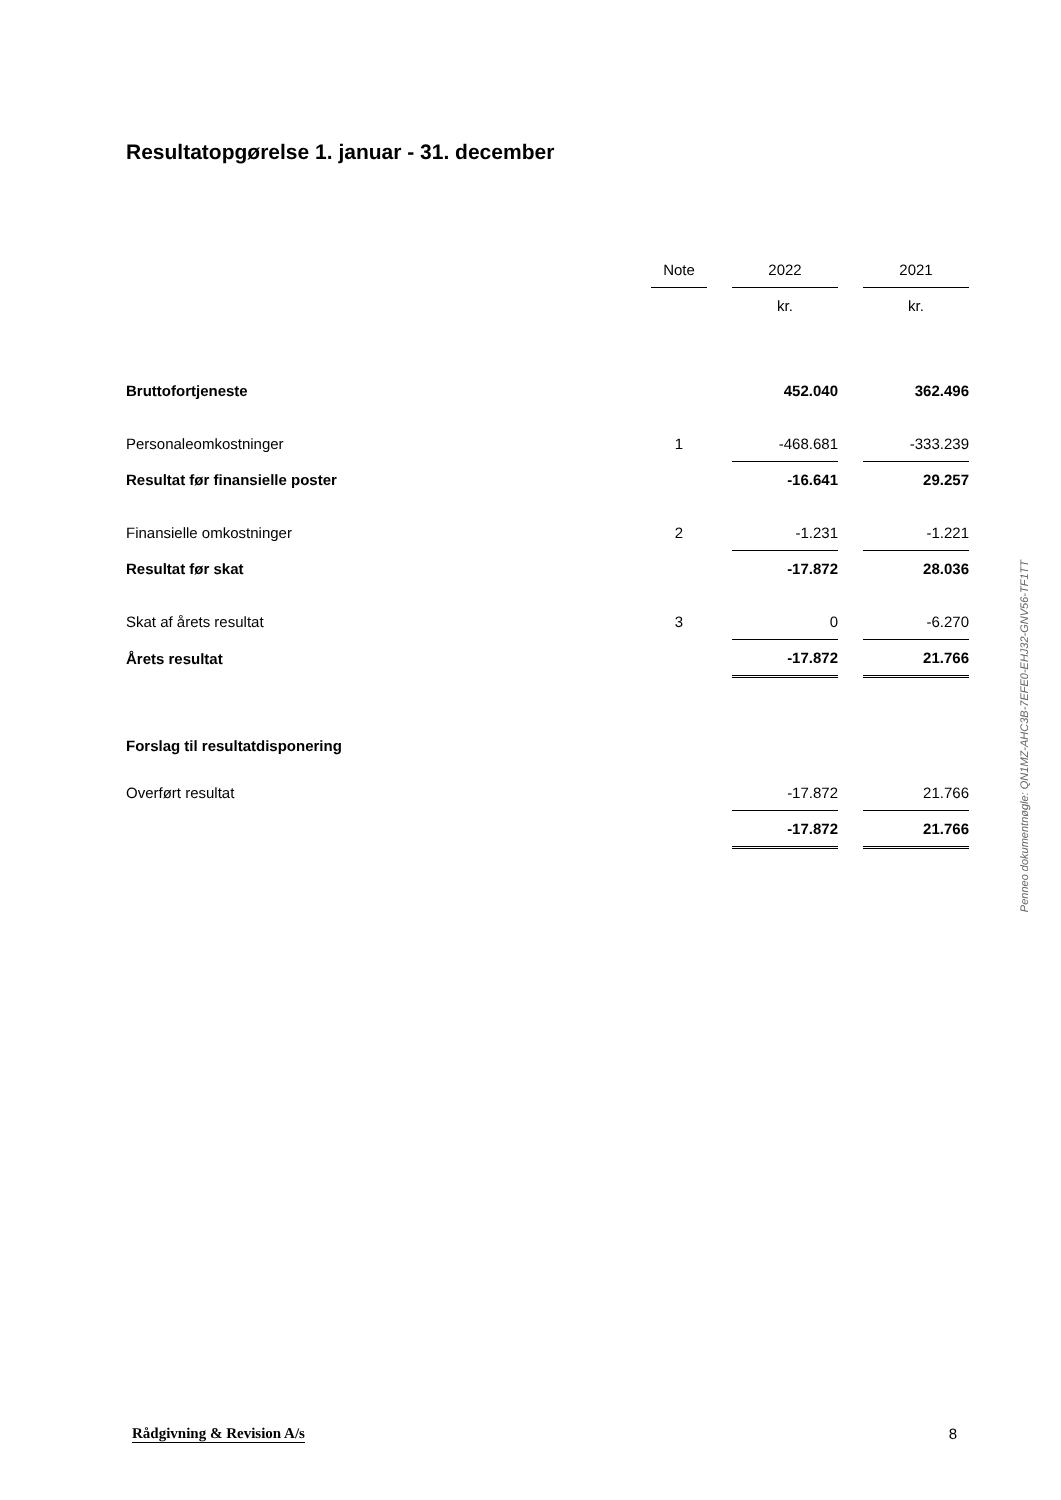Resultatopgørelse 1. januar - 31. december
| | Note | | 2022 | | 2021 |
| | | | kr. | | kr. |
| Bruttofortjeneste | | | 452.040 | | 362.496 |
| Personaleomkostninger | 1 | | -468.681 | | -333.239 |
| Resultat før finansielle poster | | | -16.641 | | 29.257 |
| Finansielle omkostninger | 2 | | -1.231 | | -1.221 |
| Resultat før skat | | | -17.872 | | 28.036 |
| Skat af årets resultat | 3 | | 0 | | -6.270 |
| Årets resultat | | | -17.872 | | 21.766 |
| Forslag til resultatdisponering | | | | | |
| Overført resultat | | | -17.872 | | 21.766 |
| | | | -17.872 | | 21.766 |
Penneo dokumentnøgle: QN1MZ-AHC3B-7EFE0-EHJ32-GNV56-TF1TT
Rådgivning & Revision A/s 8